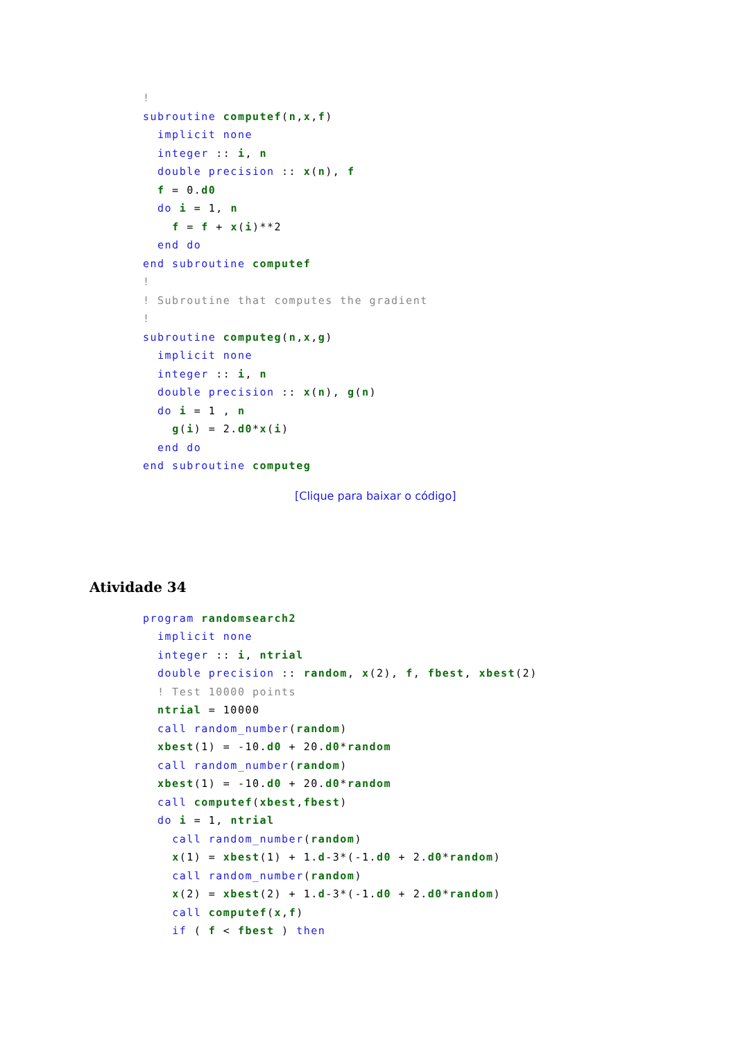!
subroutine computef(n,x,f)
  implicit none
  integer :: i, n
  double precision :: x(n), f
  f = 0.d0
  do i = 1, n
    f = f + x(i)**2
  end do
end subroutine computef
!
! Subroutine that computes the gradient
!
subroutine computeg(n,x,g)
  implicit none
  integer :: i, n
  double precision :: x(n), g(n)
  do i = 1 , n
    g(i) = 2.d0*x(i)
  end do
end subroutine computeg
[Clique para baixar o código]
Atividade 34
program randomsearch2
  implicit none
  integer :: i, ntrial
  double precision :: random, x(2), f, fbest, xbest(2)
  ! Test 10000 points
  ntrial = 10000
  call random_number(random)
  xbest(1) = -10.d0 + 20.d0*random
  call random_number(random)
  xbest(1) = -10.d0 + 20.d0*random
  call computef(xbest,fbest)
  do i = 1, ntrial
    call random_number(random)
    x(1) = xbest(1) + 1.d-3*(-1.d0 + 2.d0*random)
    call random_number(random)
    x(2) = xbest(2) + 1.d-3*(-1.d0 + 2.d0*random)
    call computef(x,f)
    if ( f < fbest ) then